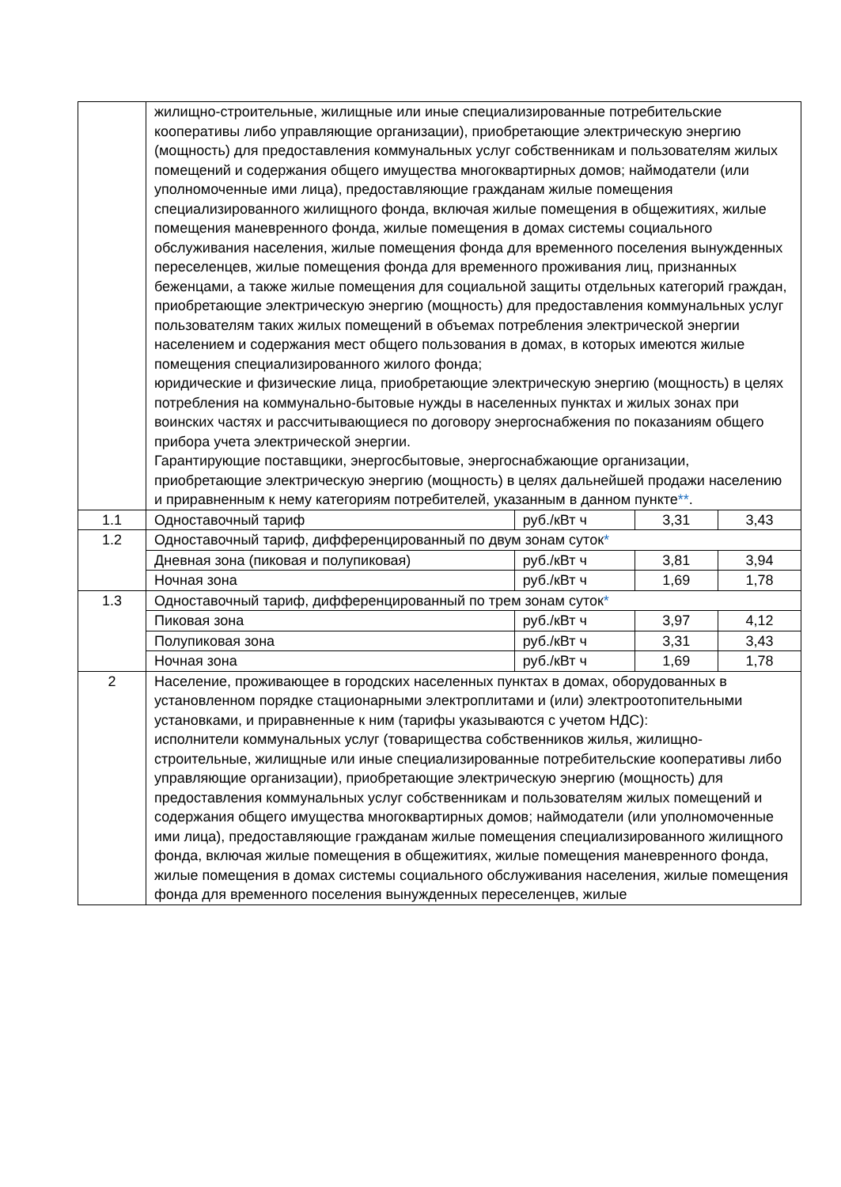| | жилищно-строительные, жилищные или иные специализированные потребительские кооперативы либо управляющие организации), приобретающие электрическую энергию (мощность) для предоставления коммунальных услуг собственникам и пользователям жилых помещений и содержания общего имущества многоквартирных домов; наймодатели (или уполномоченные ими лица), предоставляющие гражданам жилые помещения специализированного жилищного фонда, включая жилые помещения в общежитиях, жилые помещения маневренного фонда, жилые помещения в домах системы социального обслуживания населения, жилые помещения фонда для временного поселения вынужденных переселенцев, жилые помещения фонда для временного проживания лиц, признанных беженцами, а также жилые помещения для социальной защиты отдельных категорий граждан, приобретающие электрическую энергию (мощность) для предоставления коммунальных услуг пользователям таких жилых помещений в объемах потребления электрической энергии населением и содержания мест общего пользования в домах, в которых имеются жилые помещения специализированного жилого фонда; юридические и физические лица, приобретающие электрическую энергию (мощность) в целях потребления на коммунально-бытовые нужды в населенных пунктах и жилых зонах при воинских частях и рассчитывающиеся по договору энергоснабжения по показаниям общего прибора учета электрической энергии. Гарантирующие поставщики, энергосбытовые, энергоснабжающие организации, приобретающие электрическую энергию (мощность) в целях дальнейшей продажи населению и приравненным к нему категориям потребителей, указанным в данном пункте ** . | | | |
| 1.1 | Одноставочный тариф | руб./кВт ч | 3,31 | 3,43 |
| 1.2 | Одноставочный тариф, дифференцированный по двум зонам суток * | | | |
| | Дневная зона (пиковая и полупиковая) | руб./кВт ч | 3,81 | 3,94 |
| | Ночная зона | руб./кВт ч | 1,69 | 1,78 |
| 1.3 | Одноставочный тариф, дифференцированный по трем зонам суток * | | | |
| | Пиковая зона | руб./кВт ч | 3,97 | 4,12 |
| | Полупиковая зона | руб./кВт ч | 3,31 | 3,43 |
| | Ночная зона | руб./кВт ч | 1,69 | 1,78 |
| 2 | Население, проживающее в городских населенных пунктах в домах, оборудованных в установленном порядке стационарными электроплитами и (или) электроотопительными установками, и приравненные к ним (тарифы указываются с учетом НДС): исполнители коммунальных услуг (товарищества собственников жилья, жилищно-строительные, жилищные или иные специализированные потребительские кооперативы либо управляющие организации), приобретающие электрическую энергию (мощность) для предоставления коммунальных услуг собственникам и пользователям жилых помещений и содержания общего имущества многоквартирных домов; наймодатели (или уполномоченные ими лица), предоставляющие гражданам жилые помещения специализированного жилищного фонда, включая жилые помещения в общежитиях, жилые помещения маневренного фонда, жилые помещения в домах системы социального обслуживания населения, жилые помещения фонда для временного поселения вынужденных переселенцев, жилые | | | |